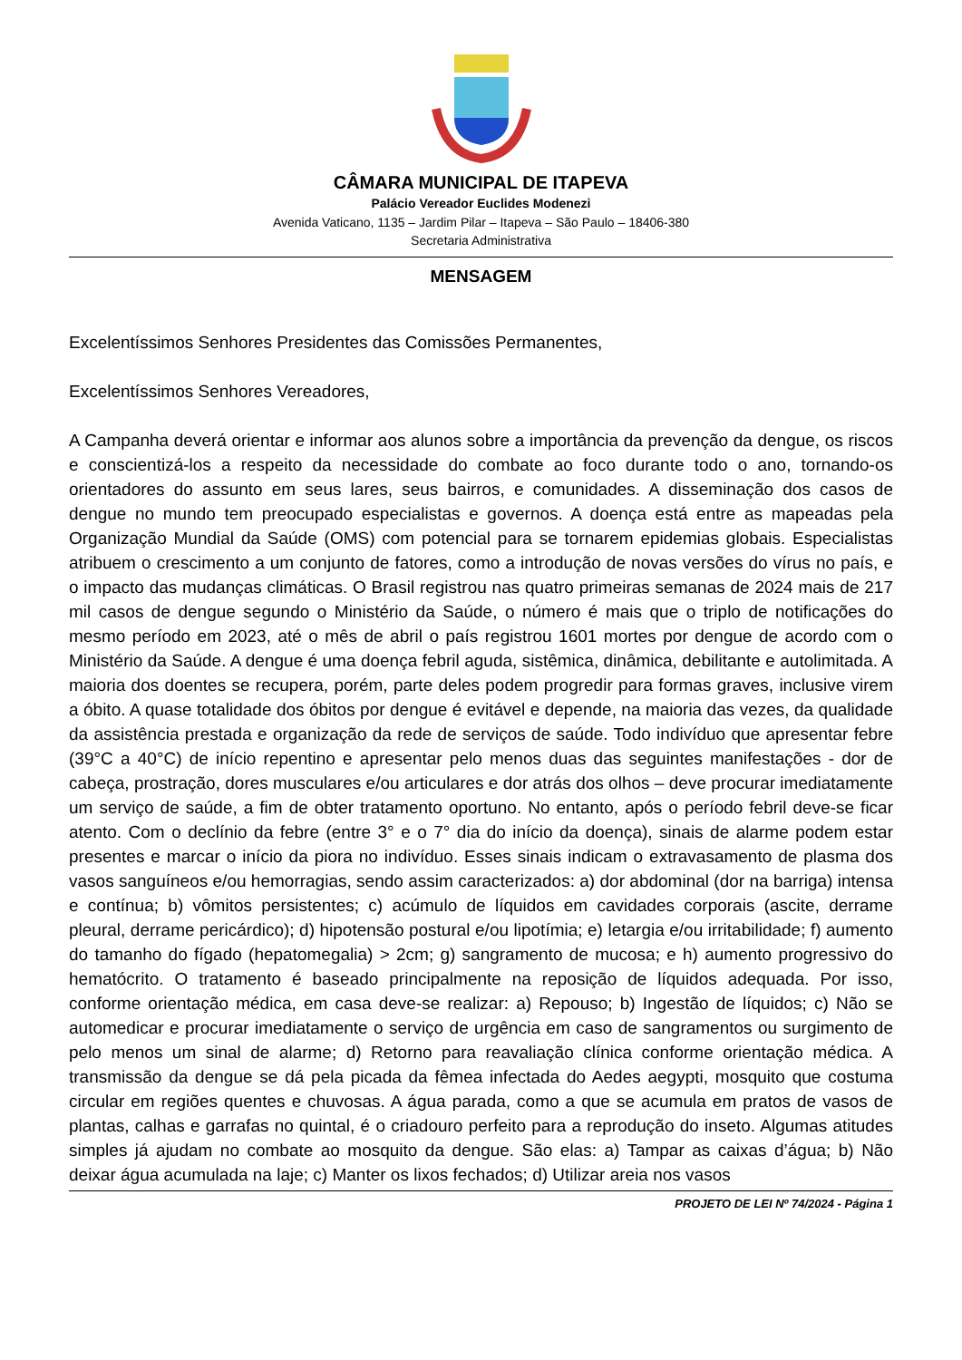CÂMARA MUNICIPAL DE ITAPEVA
Palácio Vereador Euclides Modenezi
Avenida Vaticano, 1135 – Jardim Pilar – Itapeva – São Paulo – 18406-380
Secretaria Administrativa
MENSAGEM
Excelentíssimos Senhores Presidentes das Comissões Permanentes,
Excelentíssimos Senhores Vereadores,
A Campanha deverá orientar e informar aos alunos sobre a importância da prevenção da dengue, os riscos e conscientizá-los a respeito da necessidade do combate ao foco durante todo o ano, tornando-os orientadores do assunto em seus lares, seus bairros, e comunidades. A disseminação dos casos de dengue no mundo tem preocupado especialistas e governos. A doença está entre as mapeadas pela Organização Mundial da Saúde (OMS) com potencial para se tornarem epidemias globais. Especialistas atribuem o crescimento a um conjunto de fatores, como a introdução de novas versões do vírus no país, e o impacto das mudanças climáticas. O Brasil registrou nas quatro primeiras semanas de 2024 mais de 217 mil casos de dengue segundo o Ministério da Saúde, o número é mais que o triplo de notificações do mesmo período em 2023, até o mês de abril o país registrou 1601 mortes por dengue de acordo com o Ministério da Saúde. A dengue é uma doença febril aguda, sistêmica, dinâmica, debilitante e autolimitada. A maioria dos doentes se recupera, porém, parte deles podem progredir para formas graves, inclusive virem a óbito. A quase totalidade dos óbitos por dengue é evitável e depende, na maioria das vezes, da qualidade da assistência prestada e organização da rede de serviços de saúde. Todo indivíduo que apresentar febre (39°C a 40°C) de início repentino e apresentar pelo menos duas das seguintes manifestações - dor de cabeça, prostração, dores musculares e/ou articulares e dor atrás dos olhos – deve procurar imediatamente um serviço de saúde, a fim de obter tratamento oportuno. No entanto, após o período febril deve-se ficar atento. Com o declínio da febre (entre 3° e o 7° dia do início da doença), sinais de alarme podem estar presentes e marcar o início da piora no indivíduo. Esses sinais indicam o extravasamento de plasma dos vasos sanguíneos e/ou hemorragias, sendo assim caracterizados: a) dor abdominal (dor na barriga) intensa e contínua; b) vômitos persistentes; c) acúmulo de líquidos em cavidades corporais (ascite, derrame pleural, derrame pericárdico); d) hipotensão postural e/ou lipotímia; e) letargia e/ou irritabilidade; f) aumento do tamanho do fígado (hepatomegalia) > 2cm; g) sangramento de mucosa; e h) aumento progressivo do hematócrito. O tratamento é baseado principalmente na reposição de líquidos adequada. Por isso, conforme orientação médica, em casa deve-se realizar: a) Repouso; b) Ingestão de líquidos; c) Não se automedicar e procurar imediatamente o serviço de urgência em caso de sangramentos ou surgimento de pelo menos um sinal de alarme; d) Retorno para reavaliação clínica conforme orientação médica. A transmissão da dengue se dá pela picada da fêmea infectada do Aedes aegypti, mosquito que costuma circular em regiões quentes e chuvosas. A água parada, como a que se acumula em pratos de vasos de plantas, calhas e garrafas no quintal, é o criadouro perfeito para a reprodução do inseto. Algumas atitudes simples já ajudam no combate ao mosquito da dengue. São elas: a) Tampar as caixas d’água; b) Não deixar água acumulada na laje; c) Manter os lixos fechados; d) Utilizar areia nos vasos
PROJETO DE LEI Nº 74/2024 - Página 1